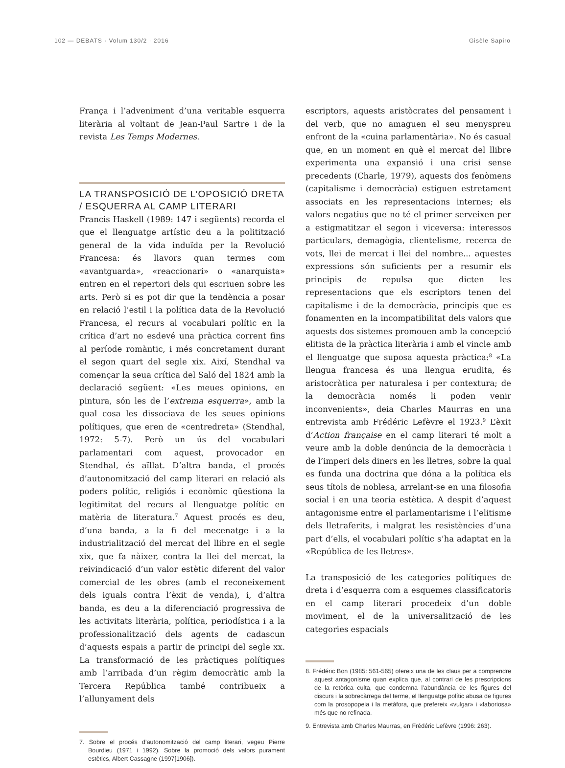102 — DEBATS · Volum 130/2 · 2016 Gisèle Sapiro
França i l’adveniment d’una veritable esquerra literària al voltant de Jean-Paul Sartre i de la revista Les Temps Modernes.
LA TRANSPOSICIÓ DE L’OPOSICIÓ DRETA / ESQUERRA AL CAMP LITERARI
Francis Haskell (1989: 147 i següents) recorda el que el llenguatge artístic deu a la politització general de la vida induïda per la Revolució Francesa: és llavors quan termes com «avantguarda», «reaccionari» o «anarquista» entren en el repertori dels qui escriuen sobre les arts. Però si es pot dir que la tendència a posar en relació l’estil i la política data de la Revolució Francesa, el recurs al vocabulari polític en la crítica d’art no esdevé una pràctica corrent fins al període romàntic, i més concretament durant el segon quart del segle xix. Així, Stendhal va començar la seua crítica del Saló del 1824 amb la declaració següent: «Les meues opinions, en pintura, són les de l’extrema esquerra», amb la qual cosa les dissociava de les seues opinions polítiques, que eren de «centredreta» (Stendhal, 1972: 5-7). Però un ús del vocabulari parlamentari com aquest, provocador en Stendhal, és aïllat. D’altra banda, el procés d’autonomització del camp literari en relació als poders polític, religiós i econòmic qüestiona la legitimitat del recurs al llenguatge polític en matèria de literatura.<sup>7</sup> Aquest procés es deu, d’una banda, a la fi del mecenatge i a la industrialització del mercat del llibre en el segle xix, que fa nàixer, contra la llei del mercat, la reivindicació d’un valor estètic diferent del valor comercial de les obres (amb el reconeixement dels iguals contra l’èxit de venda), i, d’altra banda, es deu a la diferenciació progressiva de les activitats literària, política, periodística i a la professionalització dels agents de cadascun d’aquests espais a partir de principi del segle xx. La transformació de les pràctiques polítiques amb l’arribada d’un règim democràtic amb la Tercera República també contribueix a l’allunyament dels
7. Sobre el procés d’autonomització del camp literari, vegeu Pierre Bourdieu (1971 i 1992). Sobre la promoció dels valors purament estètics, Albert Cassagne (1997[1906]).
escriptors, aquests aristòcrates del pensament i del verb, que no amaguen el seu menyspreu enfront de la «cuina parlamentària». No és casual que, en un moment en què el mercat del llibre experimenta una expansió i una crisi sense precedents (Charle, 1979), aquests dos fenòmens (capitalisme i democràcia) estiguen estretament associats en les representacions internes; els valors negatius que no té el primer serveixen per a estigmatitzar el segon i viceversa: interessos particulars, demagògia, clientelisme, recerca de vots, llei de mercat i llei del nombre... aquestes expressions són suficients per a resumir els principis de repulsa que dicten les representacions que els escriptors tenen del capitalisme i de la democràcia, principis que es fonamenten en la incompatibilitat dels valors que aquests dos sistemes promouen amb la concepció elitista de la pràctica literària i amb el vincle amb el llenguatge que suposa aquesta pràctica:<sup>8</sup> «La llengua francesa és una llengua erudita, és aristocràtica per naturalesa i per contextura; de la democràcia només li poden venir inconvenients», deia Charles Maurras en una entrevista amb Frédéric Lefèvre el 1923.<sup>9</sup> L’èxit d’Action française en el camp literari té molt a veure amb la doble denúncia de la democràcia i de l’imperi dels diners en les lletres, sobre la qual es funda una doctrina que dóna a la política els seus títols de noblesa, arrelant-se en una filosofia social i en una teoria estètica. A despit d’aquest antagonisme entre el parlamentarisme i l’elitisme dels lletraferits, i malgrat les resistències d’una part d’ells, el vocabulari polític s’ha adaptat en la «República de les lletres».
La transposició de les categories polítiques de dreta i d’esquerra com a esquemes classificatoris en el camp literari procedeix d’un doble moviment, el de la universalització de les categories espacials
8. Frédéric Bon (1985: 561-565) ofereix una de les claus per a comprendre aquest antagonisme quan explica que, al contrari de les prescripcions de la retòrica culta, que condemna l’abundància de les figures del discurs i la sobrecàrrega del terme, el llenguatge polític abusa de figures com la prosopopeia i la metàfora, que prefereix «vulgar» i «laboriosa» més que no refinada.
9. Entrevista amb Charles Maurras, en Frédéric Lefèvre (1996: 263).